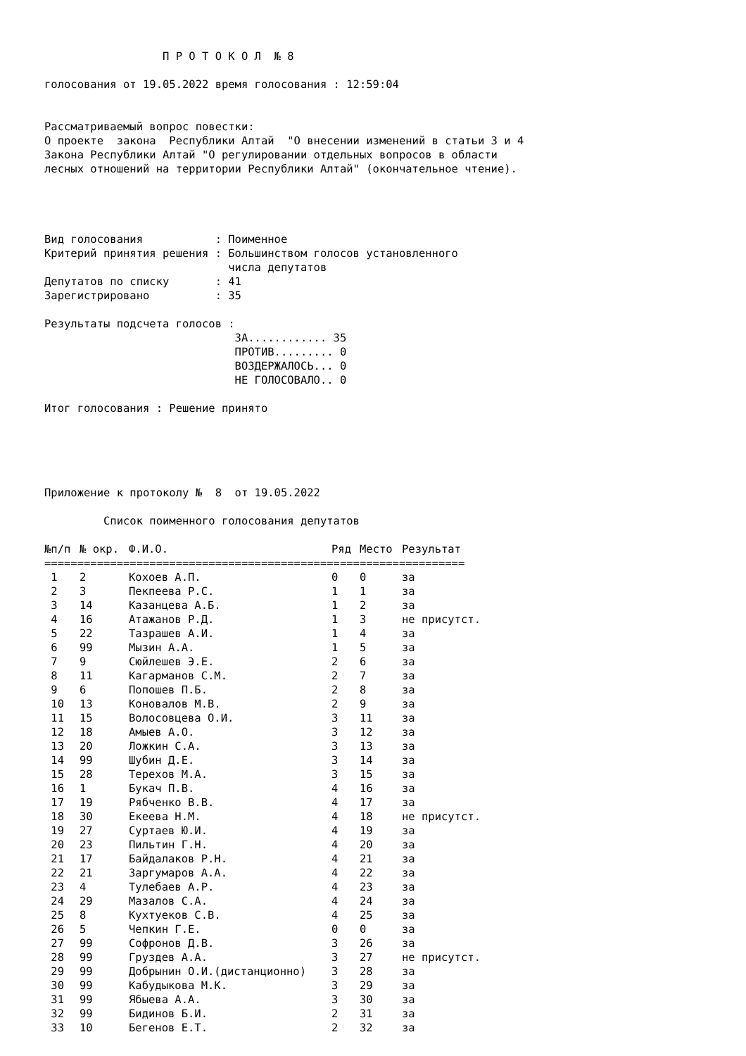П Р О Т О К О Л № 8 голосования от 19.05.2022 время голосования : 12:59:04 Рассматриваемый вопрос повестки: О проекте закона Республики Алтай "О внесении изменений в статьи 3 и 4 Закона Республики Алтай "О регулировании отдельных вопросов в области лесных отношений на территории Республики Алтай" (окончательное чтение). Вид голосования : Поименное Критерий принятия решения : Большинством голосов установленного числа депутатов Депутатов по списку : 41 Зарегистрировано : 35 Результаты подсчета голосов : ЗА............ 35 ПРОТИВ......... 0 ВОЗДЕРЖАЛОСЬ... 0 НЕ ГОЛОСОВАЛО.. 0 Итог голосования : Решение принято Приложение к протоколу № 8 от 19.05.2022 Список поименного голосования депутатов
| №п/п | № окр. | Ф.И.О. | Ряд | Место | Результат |
| --- | --- | --- | --- | --- | --- |
| ================================================================ | | | | | |
| 1 | 2 | Кохоев А.П. | 0 | 0 | за |
| 2 | 3 | Пекпеева Р.С. | 1 | 1 | за |
| 3 | 14 | Казанцева А.Б. | 1 | 2 | за |
| 4 | 16 | Атажанов Р.Д. | 1 | 3 | не присутст. |
| 5 | 22 | Тазрашев А.И. | 1 | 4 | за |
| 6 | 99 | Мызин А.А. | 1 | 5 | за |
| 7 | 9 | Сюйлешев Э.Е. | 2 | 6 | за |
| 8 | 11 | Кагарманов С.М. | 2 | 7 | за |
| 9 | 6 | Попошев П.Б. | 2 | 8 | за |
| 10 | 13 | Коновалов М.В. | 2 | 9 | за |
| 11 | 15 | Волосовцева О.И. | 3 | 11 | за |
| 12 | 18 | Амыев А.О. | 3 | 12 | за |
| 13 | 20 | Ложкин С.А. | 3 | 13 | за |
| 14 | 99 | Шубин Д.Е. | 3 | 14 | за |
| 15 | 28 | Терехов М.А. | 3 | 15 | за |
| 16 | 1 | Букач П.В. | 4 | 16 | за |
| 17 | 19 | Рябченко В.В. | 4 | 17 | за |
| 18 | 30 | Екеева Н.М. | 4 | 18 | не присутст. |
| 19 | 27 | Суртаев Ю.И. | 4 | 19 | за |
| 20 | 23 | Пильтин Г.Н. | 4 | 20 | за |
| 21 | 17 | Байдалаков Р.Н. | 4 | 21 | за |
| 22 | 21 | Заргумаров А.А. | 4 | 22 | за |
| 23 | 4 | Тулебаев А.Р. | 4 | 23 | за |
| 24 | 29 | Мазалов С.А. | 4 | 24 | за |
| 25 | 8 | Кухтуеков С.В. | 4 | 25 | за |
| 26 | 5 | Чепкин Г.Е. | 0 | 0 | за |
| 27 | 99 | Софронов Д.В. | 3 | 26 | за |
| 28 | 99 | Груздев А.А. | 3 | 27 | не присутст. |
| 29 | 99 | Добрынин О.И.(дистанционно) | 3 | 28 | за |
| 30 | 99 | Кабудыкова М.К. | 3 | 29 | за |
| 31 | 99 | Ябыева А.А. | 3 | 30 | за |
| 32 | 99 | Бидинов Б.И. | 2 | 31 | за |
| 33 | 10 | Бегенов Е.Т. | 2 | 32 | за |